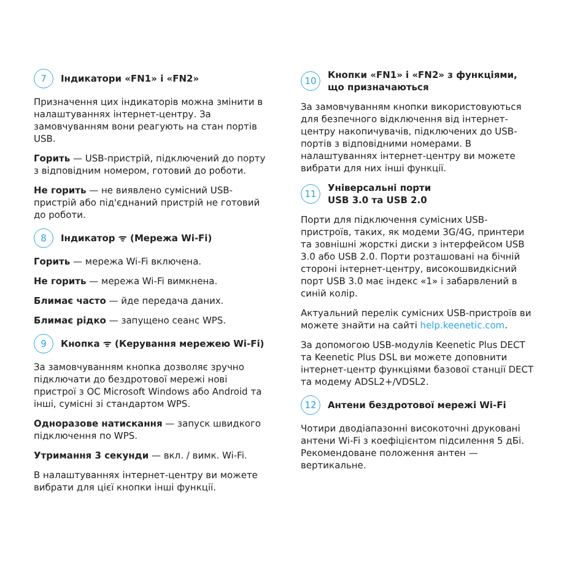7 Індикатори «FN1» і «FN2»
Призначення цих індикаторів можна змінити в налаштуваннях інтернет-центру. За замовчуванням вони реагують на стан портів USB.
Горить — USB-пристрій, підключений до порту з відповідним номером, готовий до роботи.
Не горить — не виявлено сумісний USB-пристрій або під'єднаний пристрій не готовий до роботи.
8 Індикатор ᯤ (Мережа Wi-Fi)
Горить — мережа Wi-Fi включена.
Не горить — мережа Wi-Fi вимкнена.
Блимає часто — йде передача даних.
Блимає рідко — запущено сеанс WPS.
9 Кнопка ᯤ (Керування мережею Wi-Fi)
За замовчуванням кнопка дозволяє зручно підключати до бездротової мережі нові пристрої з ОС Microsoft Windows або Android та інші, сумісні зі стандартом WPS.
Одноразове натискання — запуск швидкого підключення по WPS.
Утримання 3 секунди — вкл. / вимк. Wi-Fi.
В налаштуваннях інтернет-центру ви можете вибрати для цієї кнопки інші функції.
10 Кнопки «FN1» і «FN2» з функціями, що призначаються
За замовчуванням кнопки використовуються для безпечного відключення від інтернет-центру накопичувачів, підключених до USB-портів з відповідними номерами. В налаштуваннях інтернет-центру ви можете вибрати для них інші функції.
11 Універсальні порти
USB 3.0 та USB 2.0
Порти для підключення сумісних USB-пристроїв, таких, як модеми 3G/4G, принтери та зовнішні жорсткі диски з інтерфейсом USB 3.0 або USB 2.0. Порти розташовані на бічній стороні інтернет-центру, високошвидкісний порт USB 3.0 має індекс «1» і забарвлений в синій колір.
Актуальний перелік сумісних USB-пристроїв ви можете знайти на сайті help.keenetic.com.
За допомогою USB-модулів Keenetic Plus DECT та Keenetic Plus DSL ви можете доповнити інтернет-центр функціями базової станції DECT та модему ADSL2+/VDSL2.
12 Антени бездротової мережі Wi-Fi
Чотири дводіапазонні високоточні друковані антени Wi-Fi з коефіцієнтом підсилення 5 дБі. Рекомендоване положення антен — вертикальне.